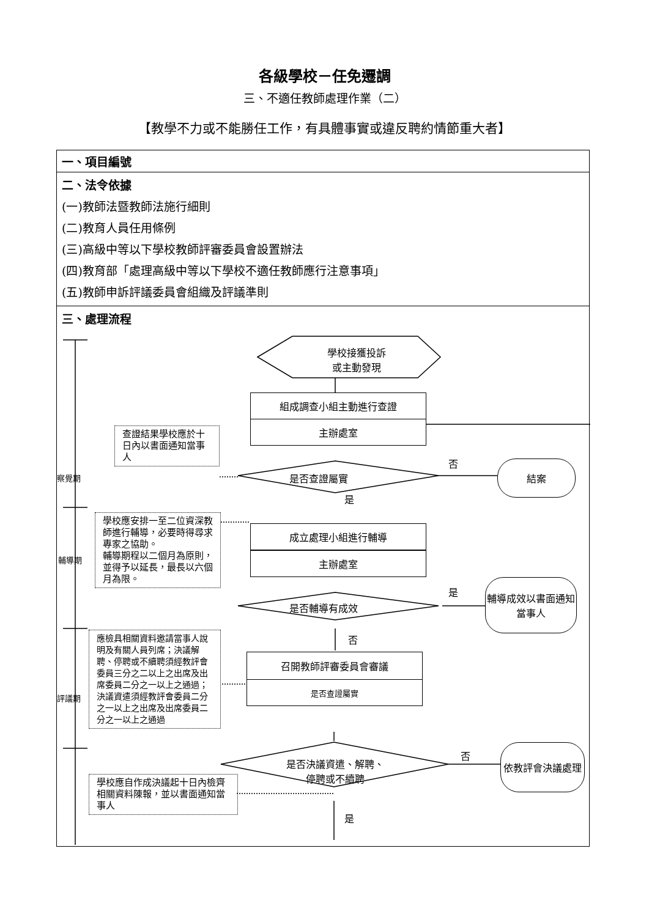各級學校－任免遷調
三、不適任教師處理作業（二）
【教學不力或不能勝任工作，有具體事實或違反聘約情節重大者】
| 一、項目編號 |
| 二、法令依據 (一)教師法暨教師法施行細則 (二)教育人員任用條例 (三)高級中等以下學校教師評審委員會設置辦法 (四)教育部「處理高級中等以下學校不適任教師應行注意事項」 (五)教師申訴評議委員會組織及評議準則 |
| 三、處理流程 學校接獲投訴 或主動發現 組成調查小組主動進行查證 主辦處室 是否查證屬實 否 結案 是 查證結果學校應於十日內以書面通知當事人 成立處理小組進行輔導 主辦處室 學校應安排一至二位資深教師進行輔導，必要時得尋求專家之協助。 輔導期程以二個月為原則，並得予以延長，最長以六個月為限。 是否輔導有成效 是 輔導成效以書面通知當事人 否 應檢具相關資料邀請當事人說明及有關人員列席；決議解聘、停聘或不續聘須經教評會委員三分之二以上之出席及出席委員二分之一以上之通過；決議資遣須經教評會委員二分之一以上之出席及出席委員二分之一以上之通過 召開教師評審委員會審議 是否查證屬實 是否決議資遣、解聘、停聘或不續聘 否 依教評會決議處理 學校應自作成決議起十日內檢齊相關資料陳報，並以書面通知當事人 是 察覺期 輔導期 評議期 |